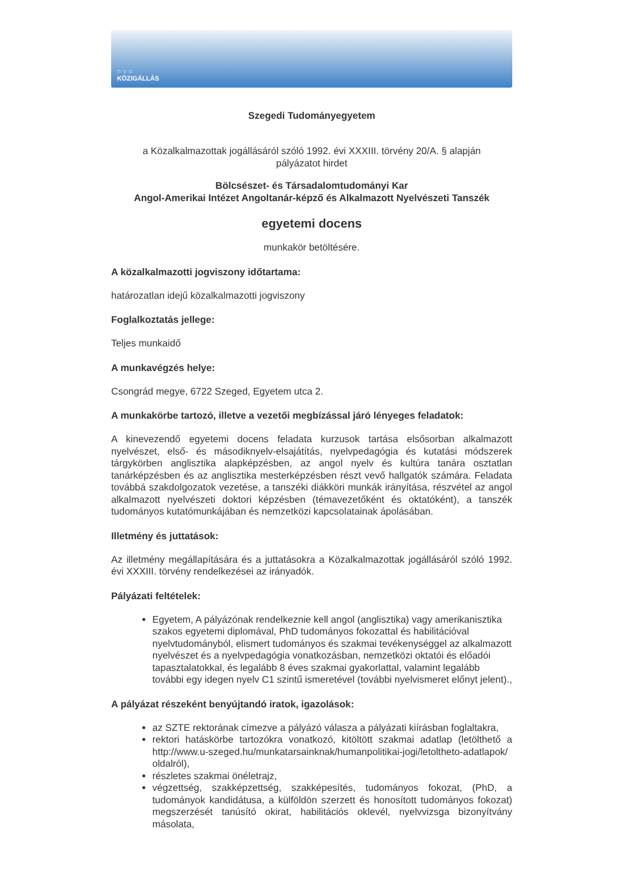○ ○ ○
KÖZIGÁLLÁS
Szegedi Tudományegyetem
a Közalkalmazottak jogállásáról szóló 1992. évi XXXIII. törvény 20/A. § alapján
pályázatot hirdet
Bölcsészet- és Társadalomtudományi Kar
Angol-Amerikai Intézet Angoltanár-képző és Alkalmazott Nyelvészeti Tanszék
egyetemi docens
munkakör betöltésére.
A közalkalmazotti jogviszony időtartama:
határozatlan idejű közalkalmazotti jogviszony
Foglalkoztatás jellege:
Teljes munkaidő
A munkavégzés helye:
Csongrád megye, 6722 Szeged, Egyetem utca 2.
A munkakörbe tartozó, illetve a vezetői megbízással járó lényeges feladatok:
A kinevezendő egyetemi docens feladata kurzusok tartása elsősorban alkalmazott nyelvészet, első- és másodiknyelv-elsajátítás, nyelvpedagógia és kutatási módszerek tárgykörben anglisztika alapképzésben, az angol nyelv és kultúra tanára osztatlan tanárképzésben és az anglisztika mesterképzésben részt vevő hallgatók számára. Feladata továbbá szakdolgozatok vezetése, a tanszéki diákköri munkák irányítása, részvétel az angol alkalmazott nyelvészeti doktori képzésben (témavezetőként és oktatóként), a tanszék tudományos kutatómunkájában és nemzetközi kapcsolatainak ápolásában.
Illetmény és juttatások:
Az illetmény megállapítására és a juttatásokra a Közalkalmazottak jogállásáról szóló 1992. évi XXXIII. törvény rendelkezései az irányadók.
Pályázati feltételek:
Egyetem, A pályázónak rendelkeznie kell angol (anglisztika) vagy amerikanisztika szakos egyetemi diplomával, PhD tudományos fokozattal és habilitációval nyelvtudományból, elismert tudományos és szakmai tevékenységgel az alkalmazott nyelvészet és a nyelvpedagógia vonatkozásban, nemzetközi oktatói és előadói tapasztalatokkal, és legalább 8 éves szakmai gyakorlattal, valamint legalább további egy idegen nyelv C1 szintű ismeretével (további nyelvismeret előnyt jelent).,
A pályázat részeként benyújtandó iratok, igazolások:
az SZTE rektorának címezve a pályázó válasza a pályázati kiírásban foglaltakra,
rektori hatáskörbe tartozókra vonatkozó, kitöltött szakmai adatlap (letölthető a http://www.u-szeged.hu/munkatarsainknak/humanpolitikai-jogi/letoltheto-adatlapok/ oldalról),
részletes szakmai önéletrajz,
végzettség, szakképzettség, szakképesítés, tudományos fokozat, (PhD, a tudományok kandidátusa, a külföldön szerzett és honosított tudományos fokozat) megszerzését tanúsító okirat, habilitációs oklevél, nyelvvizsga bizonyítvány másolata,